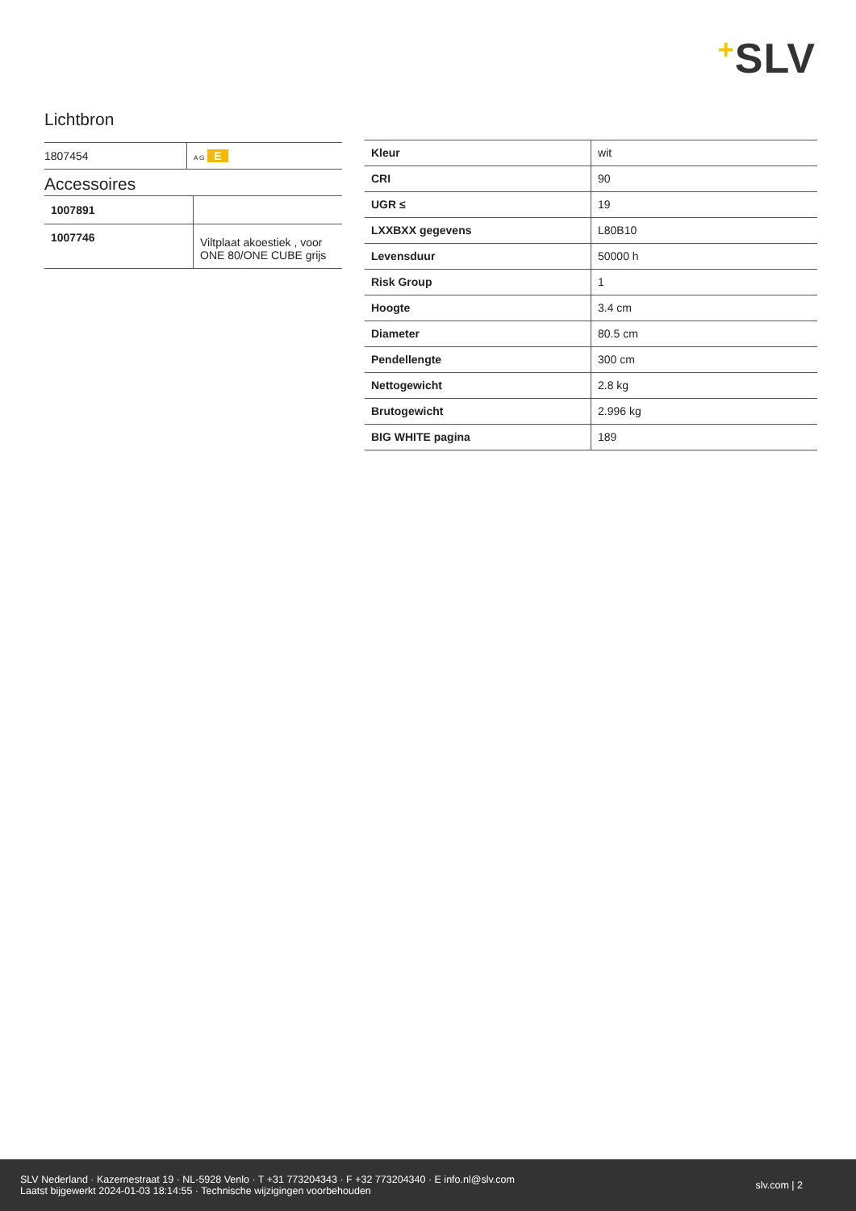+SLV
Lichtbron
| 1807454 | A G E |
Accessoires
| 1007891 | |
| 1007746 | Viltplaat akoestiek , voor ONE 80/ONE CUBE grijs |
| Kleur | wit |
| CRI | 90 |
| UGR ≤ | 19 |
| LXXBXX gegevens | L80B10 |
| Levensduur | 50000 h |
| Risk Group | 1 |
| Hoogte | 3.4 cm |
| Diameter | 80.5 cm |
| Pendellengte | 300 cm |
| Nettogewicht | 2.8 kg |
| Brutogewicht | 2.996 kg |
| BIG WHITE pagina | 189 |
SLV Nederland · Kazernestraat 19 · NL-5928 Venlo · T +31 773204343 · F +32 773204340 · E info.nl@slv.com
Laatst bijgewerkt 2024-01-03 18:14:55 · Technische wijzigingen voorbehouden
slv.com | 2